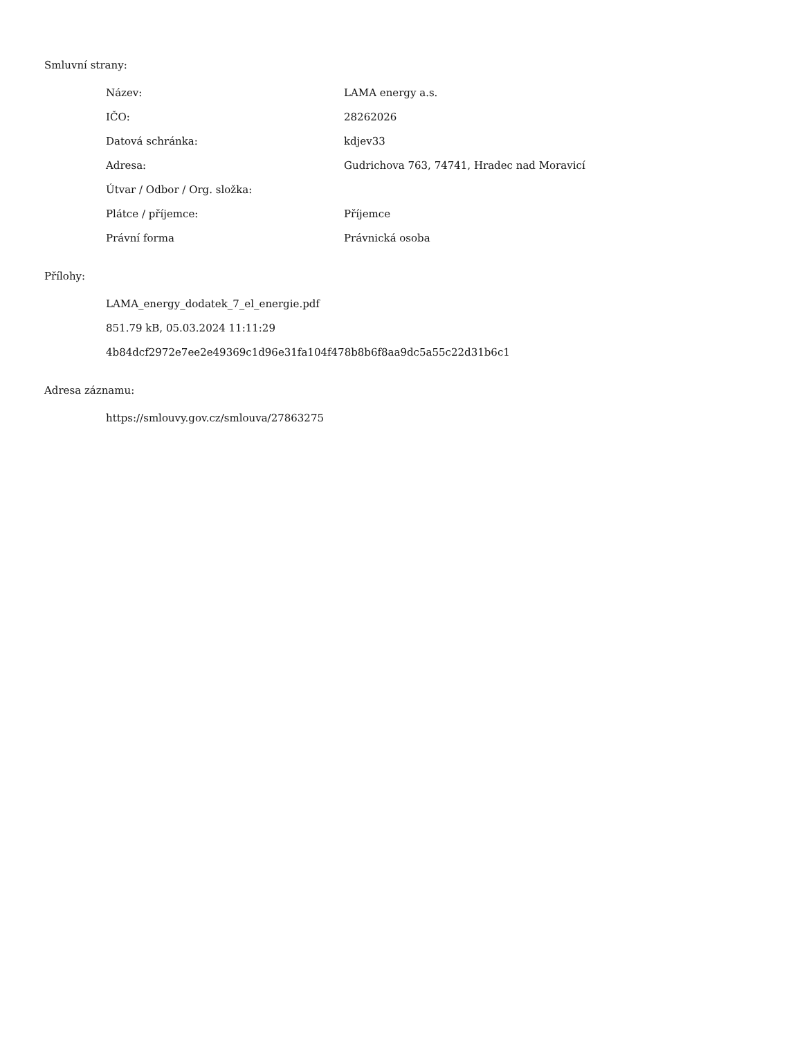Smluvní strany:
| Název: | LAMA energy a.s. |
| IČO: | 28262026 |
| Datová schránka: | kdjev33 |
| Adresa: | Gudrichova 763, 74741, Hradec nad Moravicí |
| Útvar / Odbor / Org. složka: | |
| Plátce / příjemce: | Příjemce |
| Právní forma | Právnická osoba |
Přílohy:
LAMA_energy_dodatek_7_el_energie.pdf
851.79 kB, 05.03.2024 11:11:29
4b84dcf2972e7ee2e49369c1d96e31fa104f478b8b6f8aa9dc5a55c22d31b6c1
Adresa záznamu:
https://smlouvy.gov.cz/smlouva/27863275